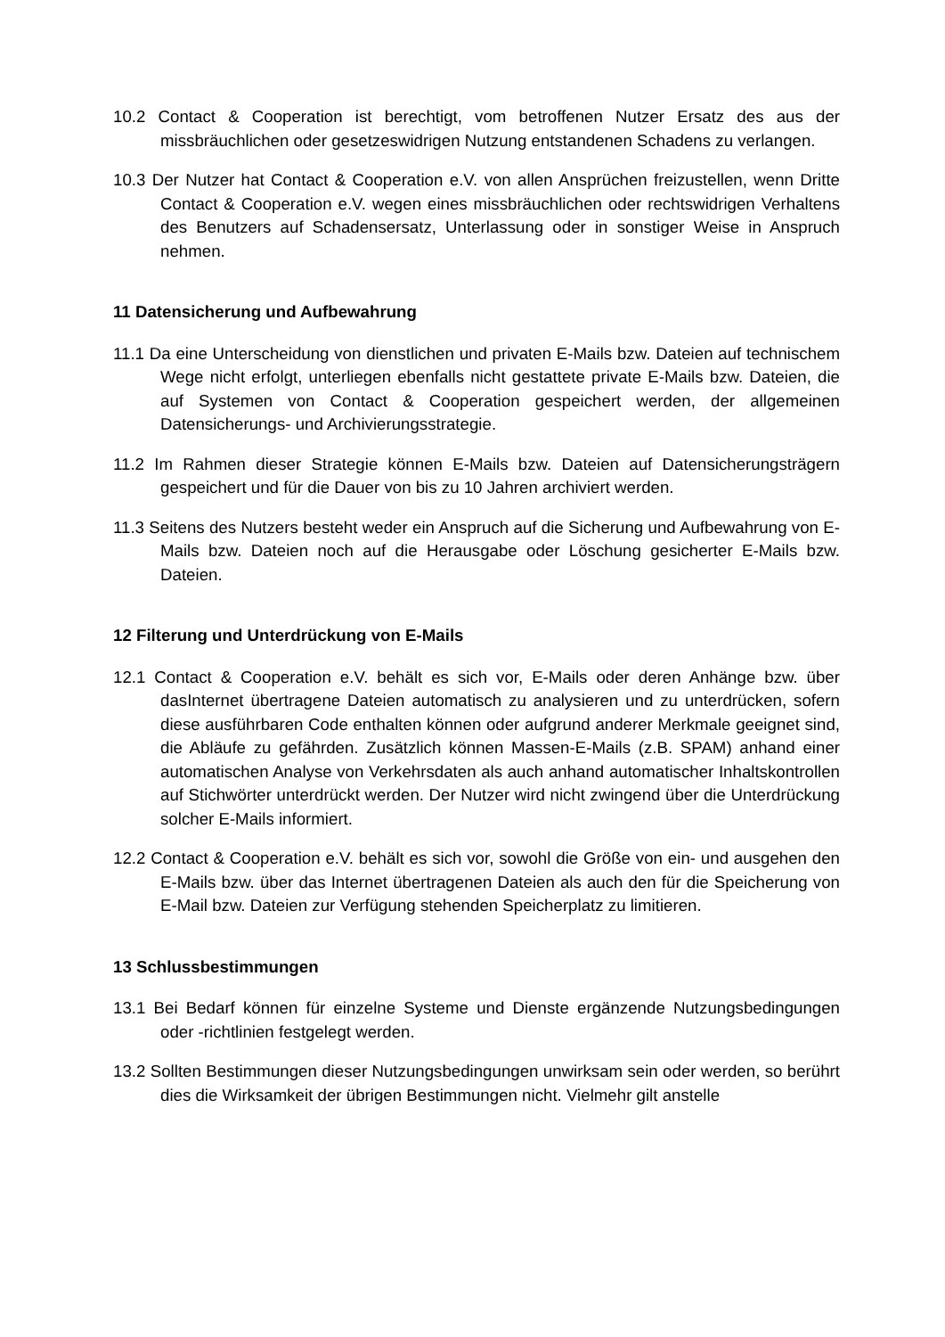10.2 Contact & Cooperation ist berechtigt, vom betroffenen Nutzer Ersatz des aus der missbräuchlichen oder gesetzeswidrigen Nutzung entstandenen Schadens zu verlangen.
10.3 Der Nutzer hat Contact & Cooperation e.V. von allen Ansprüchen freizustellen, wenn Dritte Contact & Cooperation e.V. wegen eines missbräuchlichen oder rechtswidrigen Verhaltens des Benutzers auf Schadensersatz, Unterlassung oder in sonstiger Weise in Anspruch nehmen.
11 Datensicherung und Aufbewahrung
11.1 Da eine Unterscheidung von dienstlichen und privaten E-Mails bzw. Dateien auf technischem Wege nicht erfolgt, unterliegen ebenfalls nicht gestattete private E-Mails bzw. Dateien, die auf Systemen von Contact & Cooperation gespeichert werden, der allgemeinen Datensicherungs- und Archivierungsstrategie.
11.2 Im Rahmen dieser Strategie können E-Mails bzw. Dateien auf Datensicherungsträgern gespeichert und für die Dauer von bis zu 10 Jahren archiviert werden.
11.3 Seitens des Nutzers besteht weder ein Anspruch auf die Sicherung und Aufbewahrung von E-Mails bzw. Dateien noch auf die Herausgabe oder Löschung gesicherter E-Mails bzw. Dateien.
12 Filterung und Unterdrückung von E-Mails
12.1 Contact & Cooperation e.V. behält es sich vor, E-Mails oder deren Anhänge bzw. über dasInternet übertragene Dateien automatisch zu analysieren und zu unterdrücken, sofern diese ausführbaren Code enthalten können oder aufgrund anderer Merkmale geeignet sind, die Abläufe zu gefährden. Zusätzlich können Massen-E-Mails (z.B. SPAM) anhand einer automatischen Analyse von Verkehrsdaten als auch anhand automatischer Inhaltskontrollen auf Stichwörter unterdrückt werden. Der Nutzer wird nicht zwingend über die Unterdrückung solcher E-Mails informiert.
12.2 Contact & Cooperation e.V. behält es sich vor, sowohl die Größe von ein- und ausgehen den E-Mails bzw. über das Internet übertragenen Dateien als auch den für die Speicherung von E-Mail bzw. Dateien zur Verfügung stehenden Speicherplatz zu limitieren.
13 Schlussbestimmungen
13.1 Bei Bedarf können für einzelne Systeme und Dienste ergänzende Nutzungsbedingungen oder -richtlinien festgelegt werden.
13.2 Sollten Bestimmungen dieser Nutzungsbedingungen unwirksam sein oder werden, so berührt dies die Wirksamkeit der übrigen Bestimmungen nicht. Vielmehr gilt anstelle